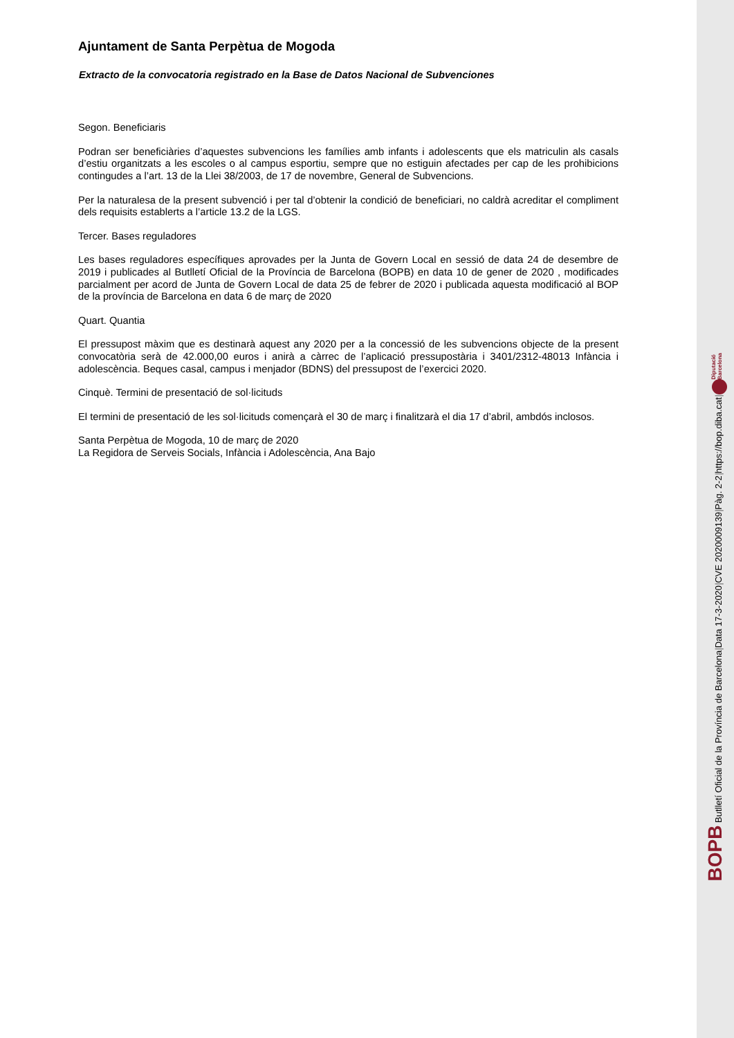Ajuntament de Santa Perpètua de Mogoda
Extracto de la convocatoria registrado en la Base de Datos Nacional de Subvenciones
Segon. Beneficiaris
Podran ser beneficiàries d’aquestes subvencions les famílies amb infants i adolescents que els matriculin als casals d’estiu organitzats a les escoles o al campus esportiu, sempre que no estiguin afectades per cap de les prohibicions contingudes a l’art. 13 de la Llei 38/2003, de 17 de novembre, General de Subvencions.
Per la naturalesa de la present subvenció i per tal d’obtenir la condició de beneficiari, no caldrà acreditar el compliment dels requisits establerts a l’article 13.2 de la LGS.
Tercer. Bases reguladores
Les bases reguladores específiques aprovades per la Junta de Govern Local en sessió de data 24 de desembre de 2019 i publicades al Butlletí Oficial de la Província de Barcelona (BOPB) en data 10 de gener de 2020 , modificades parcialment per acord de Junta de Govern Local de data 25 de febrer de 2020 i publicada aquesta modificació al BOP de la província de Barcelona en data 6 de març de 2020
Quart. Quantia
El pressupost màxim que es destinarà aquest any 2020 per a la concessió de les subvencions objecte de la present convocatòria serà de 42.000,00 euros i anirà a càrrec de l’aplicació pressupostària i 3401/2312-48013 Infància i adolescència. Beques casal, campus i menjador (BDNS) del pressupost de l’exercici 2020.
Cinquè. Termini de presentació de sol·licituds
El termini de presentació de les sol·licituds començarà el 30 de març i finalitzarà el dia 17 d’abril, ambdós inclosos.
Santa Perpètua de Mogoda, 10 de març de 2020
La Regidora de Serveis Socials, Infància i Adolescència, Ana Bajo
BOPB Butlletí Oficial de la Província de Barcelona | Data 17-3-2020 | CVE 2020009139 | Pàg. 2-2 | https://bop.diba.cat | Diputació
Barcelona